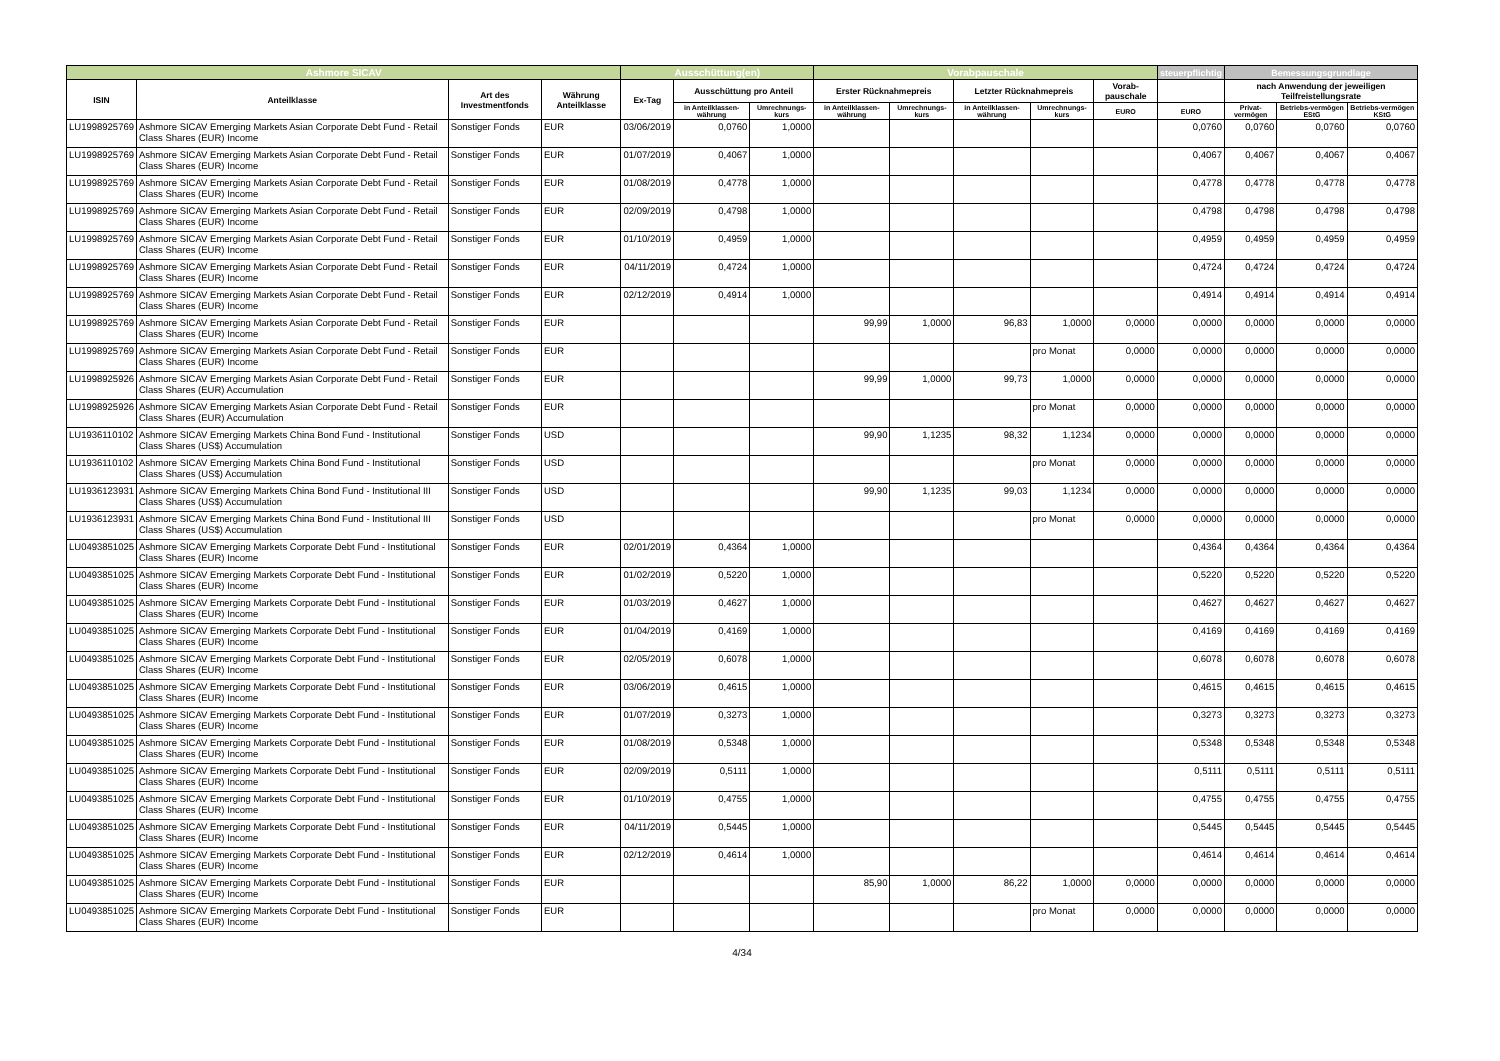| Ashmore SICAV | | | | Ausschüttung(en) | | | Vorabpauschale | | | | | steuerpflichtig | Bemessungsgrundlage | | |
| --- | --- | --- | --- | --- | --- | --- | --- | --- | --- | --- | --- | --- | --- | --- | --- |
| ISIN | Anteilklasse | Art des Investmentfonds | Währung Anteilklasse | Ex-Tag | Ausschüttung pro Anteil | | Erster Rücknahmepreis | | Letzter Rücknahmepreis | | Vorab-pauschale | | nach Anwendung der jeweiligen Teilfreistellungsrate | | |
| | | | | | in Anteilklassen-währung | Umrechnungs-kurs | in Anteilklassen-währung | Umrechnungs-kurs | in Anteilklassen-währung | Umrechnungs-kurs | EURO | EURO | Privat-vermögen | Betriebs-vermögen EStG | Betriebs-vermögen KStG |
| LU1998925769 | Ashmore SICAV Emerging Markets Asian Corporate Debt Fund - Retail Class Shares (EUR) Income | Sonstiger Fonds | EUR | 03/06/2019 | 0,0760 | 1,0000 | | | | | | 0,0760 | 0,0760 | 0,0760 | 0,0760 |
| LU1998925769 | Ashmore SICAV Emerging Markets Asian Corporate Debt Fund - Retail Class Shares (EUR) Income | Sonstiger Fonds | EUR | 01/07/2019 | 0,4067 | 1,0000 | | | | | | 0,4067 | 0,4067 | 0,4067 | 0,4067 |
| LU1998925769 | Ashmore SICAV Emerging Markets Asian Corporate Debt Fund - Retail Class Shares (EUR) Income | Sonstiger Fonds | EUR | 01/08/2019 | 0,4778 | 1,0000 | | | | | | 0,4778 | 0,4778 | 0,4778 | 0,4778 |
| LU1998925769 | Ashmore SICAV Emerging Markets Asian Corporate Debt Fund - Retail Class Shares (EUR) Income | Sonstiger Fonds | EUR | 02/09/2019 | 0,4798 | 1,0000 | | | | | | 0,4798 | 0,4798 | 0,4798 | 0,4798 |
| LU1998925769 | Ashmore SICAV Emerging Markets Asian Corporate Debt Fund - Retail Class Shares (EUR) Income | Sonstiger Fonds | EUR | 01/10/2019 | 0,4959 | 1,0000 | | | | | | 0,4959 | 0,4959 | 0,4959 | 0,4959 |
| LU1998925769 | Ashmore SICAV Emerging Markets Asian Corporate Debt Fund - Retail Class Shares (EUR) Income | Sonstiger Fonds | EUR | 04/11/2019 | 0,4724 | 1,0000 | | | | | | 0,4724 | 0,4724 | 0,4724 | 0,4724 |
| LU1998925769 | Ashmore SICAV Emerging Markets Asian Corporate Debt Fund - Retail Class Shares (EUR) Income | Sonstiger Fonds | EUR | 02/12/2019 | 0,4914 | 1,0000 | | | | | | 0,4914 | 0,4914 | 0,4914 | 0,4914 |
| LU1998925769 | Ashmore SICAV Emerging Markets Asian Corporate Debt Fund - Retail Class Shares (EUR) Income | Sonstiger Fonds | EUR | | | | 99,99 | 1,0000 | 96,83 | 1,0000 | 0,0000 | 0,0000 | 0,0000 | 0,0000 | 0,0000 |
| LU1998925769 | Ashmore SICAV Emerging Markets Asian Corporate Debt Fund - Retail Class Shares (EUR) Income | Sonstiger Fonds | EUR | | | | | | | pro Monat | 0,0000 | 0,0000 | 0,0000 | 0,0000 | 0,0000 |
| LU1998925926 | Ashmore SICAV Emerging Markets Asian Corporate Debt Fund - Retail Class Shares (EUR) Accumulation | Sonstiger Fonds | EUR | | | | 99,99 | 1,0000 | 99,73 | 1,0000 | 0,0000 | 0,0000 | 0,0000 | 0,0000 | 0,0000 |
| LU1998925926 | Ashmore SICAV Emerging Markets Asian Corporate Debt Fund - Retail Class Shares (EUR) Accumulation | Sonstiger Fonds | EUR | | | | | | | pro Monat | 0,0000 | 0,0000 | 0,0000 | 0,0000 | 0,0000 |
| LU1936110102 | Ashmore SICAV Emerging Markets China Bond Fund - Institutional Class Shares (US$) Accumulation | Sonstiger Fonds | USD | | | | 99,90 | 1,1235 | 98,32 | 1,1234 | 0,0000 | 0,0000 | 0,0000 | 0,0000 | 0,0000 |
| LU1936110102 | Ashmore SICAV Emerging Markets China Bond Fund - Institutional Class Shares (US$) Accumulation | Sonstiger Fonds | USD | | | | | | | pro Monat | 0,0000 | 0,0000 | 0,0000 | 0,0000 | 0,0000 |
| LU1936123931 | Ashmore SICAV Emerging Markets China Bond Fund - Institutional III Class Shares (US$) Accumulation | Sonstiger Fonds | USD | | | | 99,90 | 1,1235 | 99,03 | 1,1234 | 0,0000 | 0,0000 | 0,0000 | 0,0000 | 0,0000 |
| LU1936123931 | Ashmore SICAV Emerging Markets China Bond Fund - Institutional III Class Shares (US$) Accumulation | Sonstiger Fonds | USD | | | | | | | pro Monat | 0,0000 | 0,0000 | 0,0000 | 0,0000 | 0,0000 |
| LU0493851025 | Ashmore SICAV Emerging Markets Corporate Debt Fund - Institutional Class Shares (EUR) Income | Sonstiger Fonds | EUR | 02/01/2019 | 0,4364 | 1,0000 | | | | | | 0,4364 | 0,4364 | 0,4364 | 0,4364 |
| LU0493851025 | Ashmore SICAV Emerging Markets Corporate Debt Fund - Institutional Class Shares (EUR) Income | Sonstiger Fonds | EUR | 01/02/2019 | 0,5220 | 1,0000 | | | | | | 0,5220 | 0,5220 | 0,5220 | 0,5220 |
| LU0493851025 | Ashmore SICAV Emerging Markets Corporate Debt Fund - Institutional Class Shares (EUR) Income | Sonstiger Fonds | EUR | 01/03/2019 | 0,4627 | 1,0000 | | | | | | 0,4627 | 0,4627 | 0,4627 | 0,4627 |
| LU0493851025 | Ashmore SICAV Emerging Markets Corporate Debt Fund - Institutional Class Shares (EUR) Income | Sonstiger Fonds | EUR | 01/04/2019 | 0,4169 | 1,0000 | | | | | | 0,4169 | 0,4169 | 0,4169 | 0,4169 |
| LU0493851025 | Ashmore SICAV Emerging Markets Corporate Debt Fund - Institutional Class Shares (EUR) Income | Sonstiger Fonds | EUR | 02/05/2019 | 0,6078 | 1,0000 | | | | | | 0,6078 | 0,6078 | 0,6078 | 0,6078 |
| LU0493851025 | Ashmore SICAV Emerging Markets Corporate Debt Fund - Institutional Class Shares (EUR) Income | Sonstiger Fonds | EUR | 03/06/2019 | 0,4615 | 1,0000 | | | | | | 0,4615 | 0,4615 | 0,4615 | 0,4615 |
| LU0493851025 | Ashmore SICAV Emerging Markets Corporate Debt Fund - Institutional Class Shares (EUR) Income | Sonstiger Fonds | EUR | 01/07/2019 | 0,3273 | 1,0000 | | | | | | 0,3273 | 0,3273 | 0,3273 | 0,3273 |
| LU0493851025 | Ashmore SICAV Emerging Markets Corporate Debt Fund - Institutional Class Shares (EUR) Income | Sonstiger Fonds | EUR | 01/08/2019 | 0,5348 | 1,0000 | | | | | | 0,5348 | 0,5348 | 0,5348 | 0,5348 |
| LU0493851025 | Ashmore SICAV Emerging Markets Corporate Debt Fund - Institutional Class Shares (EUR) Income | Sonstiger Fonds | EUR | 02/09/2019 | 0,5111 | 1,0000 | | | | | | 0,5111 | 0,5111 | 0,5111 | 0,5111 |
| LU0493851025 | Ashmore SICAV Emerging Markets Corporate Debt Fund - Institutional Class Shares (EUR) Income | Sonstiger Fonds | EUR | 01/10/2019 | 0,4755 | 1,0000 | | | | | | 0,4755 | 0,4755 | 0,4755 | 0,4755 |
| LU0493851025 | Ashmore SICAV Emerging Markets Corporate Debt Fund - Institutional Class Shares (EUR) Income | Sonstiger Fonds | EUR | 04/11/2019 | 0,5445 | 1,0000 | | | | | | 0,5445 | 0,5445 | 0,5445 | 0,5445 |
| LU0493851025 | Ashmore SICAV Emerging Markets Corporate Debt Fund - Institutional Class Shares (EUR) Income | Sonstiger Fonds | EUR | 02/12/2019 | 0,4614 | 1,0000 | | | | | | 0,4614 | 0,4614 | 0,4614 | 0,4614 |
| LU0493851025 | Ashmore SICAV Emerging Markets Corporate Debt Fund - Institutional Class Shares (EUR) Income | Sonstiger Fonds | EUR | | | | 85,90 | 1,0000 | 86,22 | 1,0000 | 0,0000 | 0,0000 | 0,0000 | 0,0000 | 0,0000 |
| LU0493851025 | Ashmore SICAV Emerging Markets Corporate Debt Fund - Institutional Class Shares (EUR) Income | Sonstiger Fonds | EUR | | | | | | | pro Monat | 0,0000 | 0,0000 | 0,0000 | 0,0000 | 0,0000 |
4/34